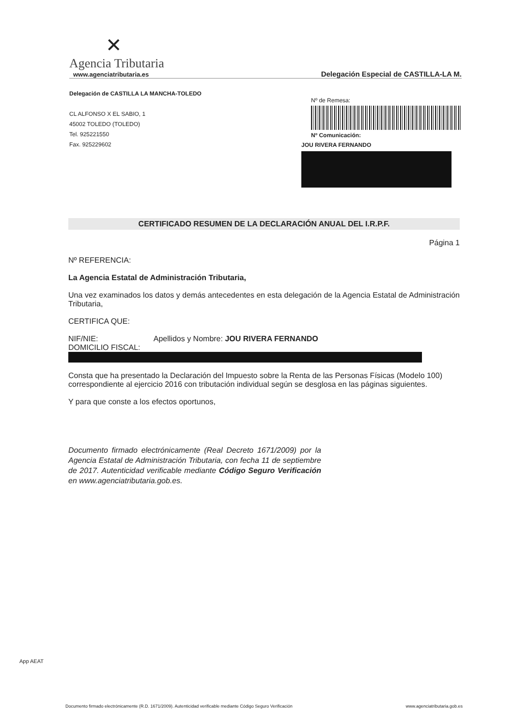✕
Agencia Tributaria
www.agenciatributaria.es
Delegación Especial de CASTILLA-LA M.
Delegación de CASTILLA LA MANCHA-TOLEDO
CL ALFONSO X EL SABIO, 1
45002 TOLEDO (TOLEDO)
Tel. 925221550
Fax. 925229602
Nº de Remesa:
Nº Comunicación:
JOU RIVERA FERNANDO
CERTIFICADO RESUMEN DE LA DECLARACIÓN ANUAL DEL I.R.P.F.
Página 1
Nº REFERENCIA:
La Agencia Estatal de Administración Tributaria,
Una vez examinados los datos y demás antecedentes en esta delegación de la Agencia Estatal de Administración Tributaria,
CERTIFICA QUE:
NIF/NIE: Apellidos y Nombre: JOU RIVERA FERNANDO
DOMICILIO FISCAL:
Consta que ha presentado la Declaración del Impuesto sobre la Renta de las Personas Físicas (Modelo 100) correspondiente al ejercicio 2016 con tributación individual según se desglosa en las páginas siguientes.
Y para que conste a los efectos oportunos,
Documento firmado electrónicamente (Real Decreto 1671/2009) por la Agencia Estatal de Administración Tributaria, con fecha 11 de septiembre de 2017. Autenticidad verificable mediante Código Seguro Verificación en www.agenciatributaria.gob.es.
App AEAT
Documento firmado electrónicamente (R.D. 1671/2009). Autenticidad verificable mediante Código Seguro Verificación www.agenciatributaria.gob.es